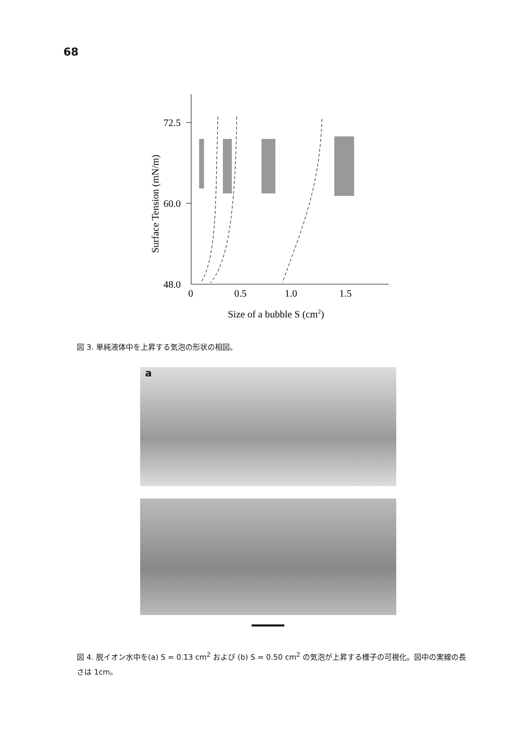68
72.5
60.0
48.0
0
0.5
1.0
1.5
Size of a bubble S (cm2)
Surface Tension (mN/m)
図 3. 単純液体中を上昇する気泡の形状の相図。
a
図 4. 脱イオン水中を(a) S = 0.13 cm<sup>2</sup> および (b) S = 0.50 cm<sup>2</sup> の気泡が上昇する様子の可視化。図中の実線の長さは 1cm。